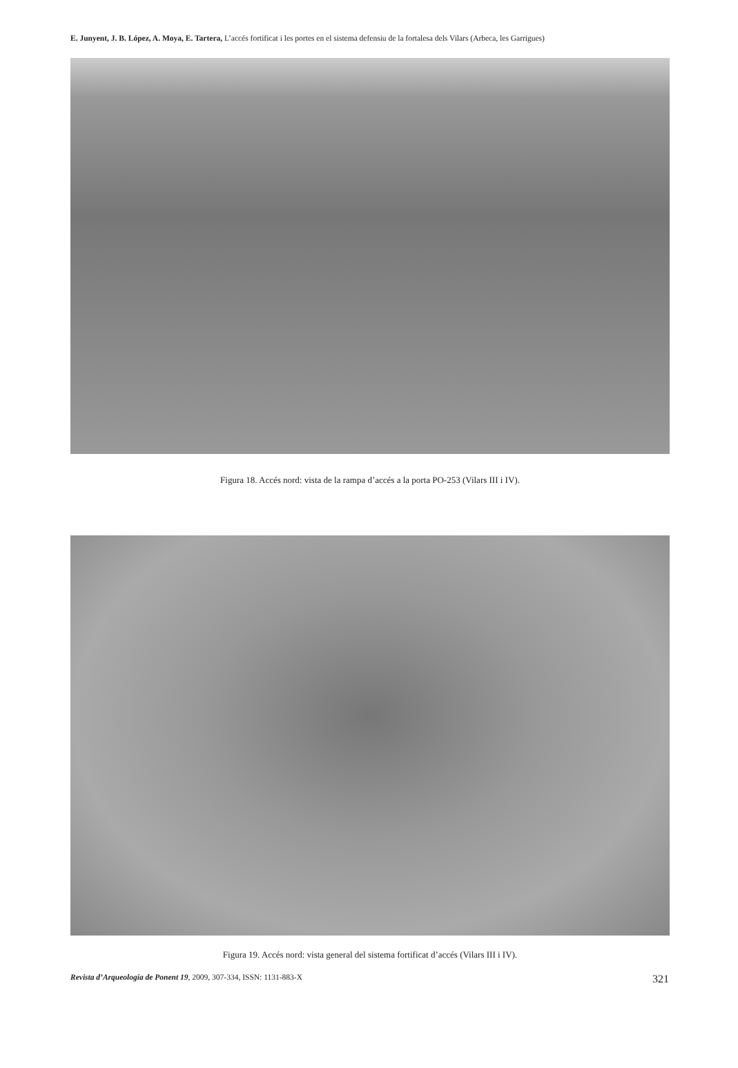E. Junyent, J. B. López, A. Moya, E. Tartera, L’accés fortificat i les portes en el sistema defensiu de la fortalesa dels Vilars (Arbeca, les Garrigues)
Figura 18. Accés nord: vista de la rampa d’accés a la porta PO-253 (Vilars III i IV).
Figura 19. Accés nord: vista general del sistema fortificat d’accés (Vilars III i IV).
Revista d’Arqueologia de Ponent 19, 2009, 307-334, ISSN: 1131-883-X 321